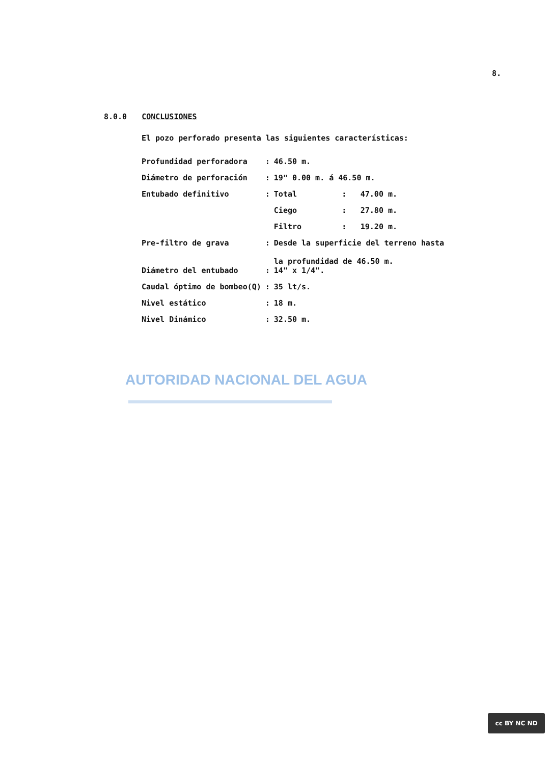8.
8.0.0 CONCLUSIONES
El pozo perforado presenta las siguientes características:
| Profundidad perforadora | : | 46.50 m. | | |
| Diámetro de perforación | : | 19" 0.00 m. á 46.50 m. | | |
| Entubado definitivo | : | Total | : | 47.00 m. |
| | | Ciego | : | 27.80 m. |
| | | Filtro | : | 19.20 m. |
| Pre-filtro de grava | : | Desde la superficie del terreno hasta la profundidad de 46.50 m. | | |
| Diámetro del entubado | : | 14" x 1/4". | | |
| Caudal óptimo de bombeo(Q) | : | 35 lt/s. | | |
| Nivel estático | : | 18 m. | | |
| Nivel Dinámico | : | 32.50 m. | | |
AUTORIDAD NACIONAL DEL AGUA
cc BY NC ND